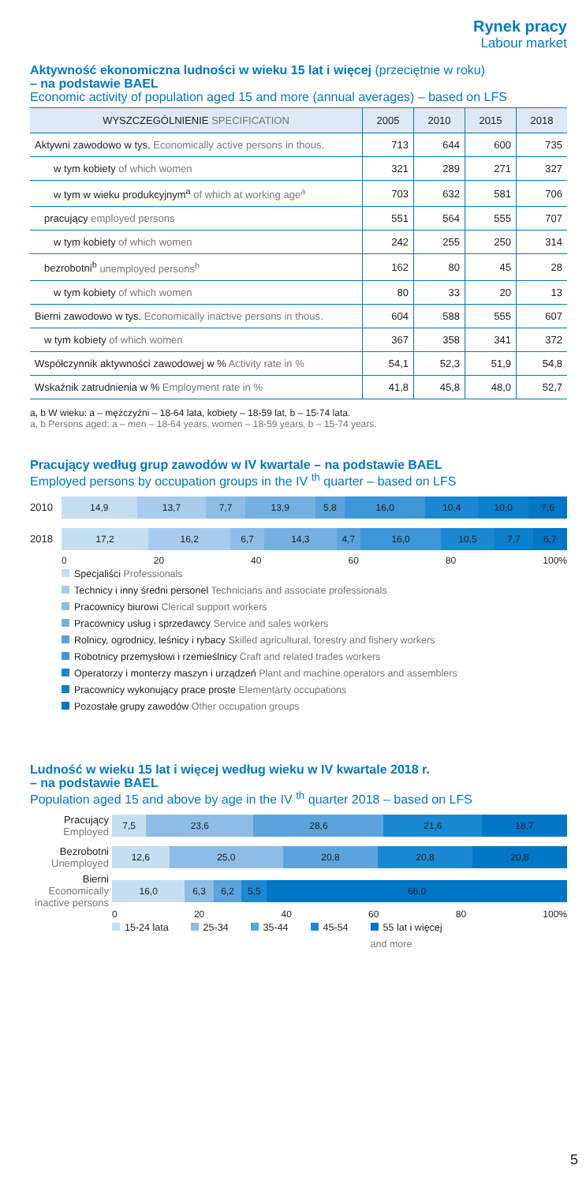Rynek pracy
Labour market
Aktywność ekonomiczna ludności w wieku 15 lat i więcej (przeciętnie w roku)
– na podstawie BAEL
Economic activity of population aged 15 and more (annual averages) – based on LFS
| WYSZCZEGÓLNIENIE SPECIFICATION | 2005 | 2010 | 2015 | 2018 |
| --- | --- | --- | --- | --- |
| Aktywni zawodowo w tys. Economically active persons in thous. | 713 | 644 | 600 | 735 |
| w tym kobiety of which women | 321 | 289 | 271 | 327 |
| w tym w wieku produkcyjnym<sup>a</sup> of which at working age<sup>a</sup> | 703 | 632 | 581 | 706 |
| pracujący employed persons | 551 | 564 | 555 | 707 |
| w tym kobiety of which women | 242 | 255 | 250 | 314 |
| bezrobotni<sup>b</sup> unemployed persons<sup>b</sup> | 162 | 80 | 45 | 28 |
| w tym kobiety of which women | 80 | 33 | 20 | 13 |
| Bierni zawodowo w tys. Economically inactive persons in thous. | 604 | 588 | 555 | 607 |
| w tym kobiety of which women | 367 | 358 | 341 | 372 |
| Współczynnik aktywności zawodowej w % Activity rate in % | 54,1 | 52,3 | 51,9 | 54,8 |
| Wskaźnik zatrudnienia w % Employment rate in % | 41,8 | 45,8 | 48,0 | 52,7 |
a, b W wieku: a – mężczyźni – 18-64 lata, kobiety – 18-59 lat, b – 15-74 lata.
a, b Persons aged: a – men – 18-64 years, women – 18-59 years, b – 15-74 years.
Pracujący według grup zawodów w IV kwartale – na podstawie BAEL
Employed persons by occupation groups in the IV <sup>th</sup> quarter – based on LFS
2010
14,9 13,7 7,7 13,9 5,8 16,0 10,4 10,0 7,6
2018
17,2 16,2 6,7 14,3 4,7 16,0 10,5 7,7 6,7
0 20 40 60 80 100%
Specjaliści Professionals
Technicy i inny średni personel Technicians and associate professionals
Pracownicy biurowi Clerical support workers
Pracownicy usług i sprzedawcy Service and sales workers
Rolnicy, ogrodnicy, leśnicy i rybacy Skilled agricultural, forestry and fishery workers
Robotnicy przemysłowi i rzemieślnicy Craft and related trades workers
Operatorzy i monterzy maszyn i urządzeń Plant and machine operators and assemblers
Pracownicy wykonujący prace proste Elementarty occupations
Pozostałe grupy zawodów Other occupation groups
Ludność w wieku 15 lat i więcej według wieku w IV kwartale 2018 r.
– na podstawie BAEL
Population aged 15 and above by age in the IV <sup>th</sup> quarter 2018 – based on LFS
Pracujący
Employed
7,5 23,6 28,6 21,6 18,7
Bezrobotni
Unemployed
12,6 25,0 20,8 20,8 20,8
Bierni
Economically inactive persons
16,0 6,3 6,2 5,5 66,0
0 20 40 60 80 100%
15-24 lata 25-34 35-44 45-54 55 lat i więcej
and more
5